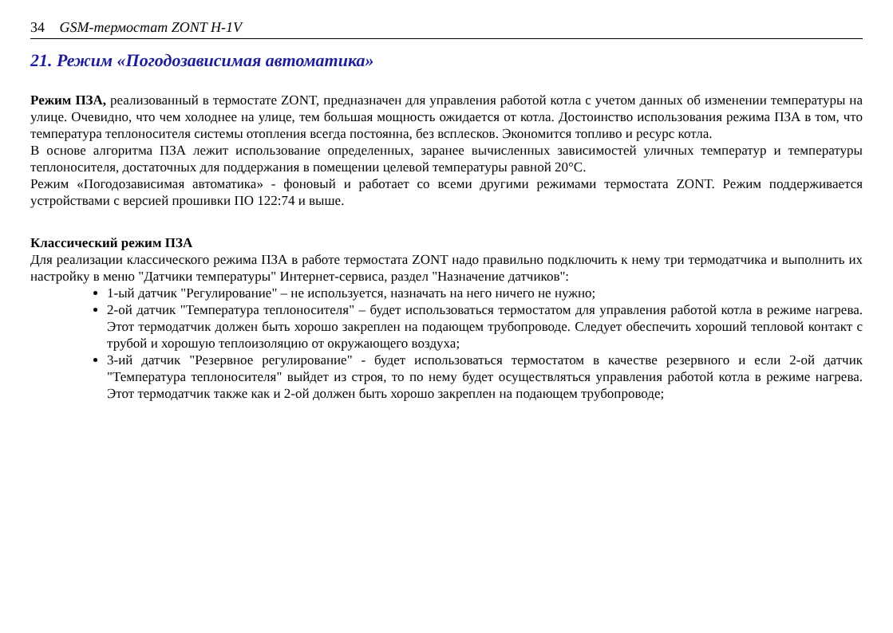34 GSM-термостат ZONT H-1V
21. Режим «Погодозависимая автоматика»
Режим ПЗА, реализованный в термостате ZONT, предназначен для управления работой котла с учетом данных об изменении температуры на улице. Очевидно, что чем холоднее на улице, тем большая мощность ожидается от котла. Достоинство использования режима ПЗА в том, что температура теплоносителя системы отопления всегда постоянна, без всплесков. Экономится топливо и ресурс котла.
В основе алгоритма ПЗА лежит использование определенных, заранее вычисленных зависимостей уличных температур и температуры теплоносителя, достаточных для поддержания в помещении целевой температуры равной 20°С.
Режим «Погодозависимая автоматика» - фоновый и работает со всеми другими режимами термостата ZONT. Режим поддерживается устройствами с версией прошивки ПО 122:74 и выше.
Классический режим ПЗА
Для реализации классического режима ПЗА в работе термостата ZONT надо правильно подключить к нему три термодатчика и выполнить их настройку в меню "Датчики температуры" Интернет-сервиса, раздел "Назначение датчиков":
1-ый датчик "Регулирование" – не используется, назначать на него ничего не нужно;
2-ой датчик "Температура теплоносителя" – будет использоваться термостатом для управления работой котла в режиме нагрева. Этот термодатчик должен быть хорошо закреплен на подающем трубопроводе. Следует обеспечить хороший тепловой контакт с трубой и хорошую теплоизоляцию от окружающего воздуха;
3-ий датчик "Резервное регулирование" - будет использоваться термостатом в качестве резервного и если 2-ой датчик "Температура теплоносителя" выйдет из строя, то по нему будет осуществляться управления работой котла в режиме нагрева. Этот термодатчик также как и 2-ой должен быть хорошо закреплен на подающем трубопроводе;